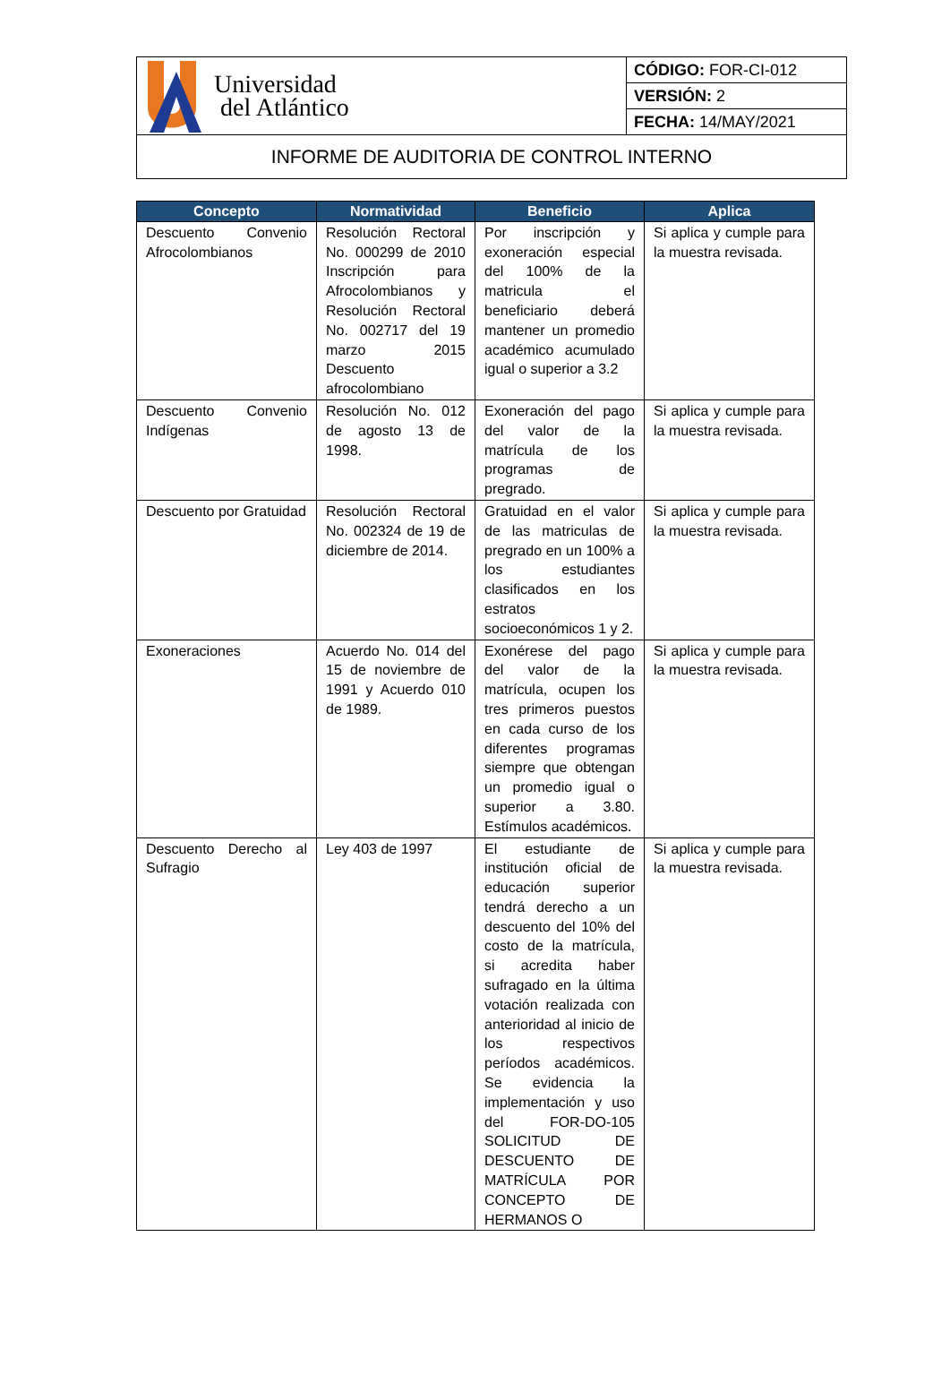| Universidad del Atlántico | CÓDIGO: FOR-CI-012 |
| | VERSIÓN: 2 |
| | FECHA: 14/MAY/2021 |
| INFORME DE AUDITORIA DE CONTROL INTERNO | |
| Concepto | Normatividad | Beneficio | Aplica |
| --- | --- | --- | --- |
| Descuento Convenio Afrocolombianos | Resolución Rectoral No. 000299 de 2010 Inscripción para Afrocolombianos y Resolución Rectoral No. 002717 del 19 marzo 2015 Descuento afrocolombiano | Por inscripción y exoneración especial del 100% de la matricula el beneficiario deberá mantener un promedio académico acumulado igual o superior a 3.2 | Si aplica y cumple para la muestra revisada. |
| Descuento Convenio Indígenas | Resolución No. 012 de agosto 13 de 1998. | Exoneración del pago del valor de la matrícula de los programas de pregrado. | Si aplica y cumple para la muestra revisada. |
| Descuento por Gratuidad | Resolución Rectoral No. 002324 de 19 de diciembre de 2014. | Gratuidad en el valor de las matriculas de pregrado en un 100% a los estudiantes clasificados en los estratos socioeconómicos 1 y 2. | Si aplica y cumple para la muestra revisada. |
| Exoneraciones | Acuerdo No. 014 del 15 de noviembre de 1991 y Acuerdo 010 de 1989. | Exonérese del pago del valor de la matrícula, ocupen los tres primeros puestos en cada curso de los diferentes programas siempre que obtengan un promedio igual o superior a 3.80. Estímulos académicos. | Si aplica y cumple para la muestra revisada. |
| Descuento Derecho al Sufragio | Ley 403 de 1997 | El estudiante de institución oficial de educación superior tendrá derecho a un descuento del 10% del costo de la matrícula, si acredita haber sufragado en la última votación realizada con anterioridad al inicio de los respectivos períodos académicos. Se evidencia la implementación y uso del FOR-DO-105 SOLICITUD DE DESCUENTO DE MATRÍCULA POR CONCEPTO DE HERMANOS O | Si aplica y cumple para la muestra revisada. |